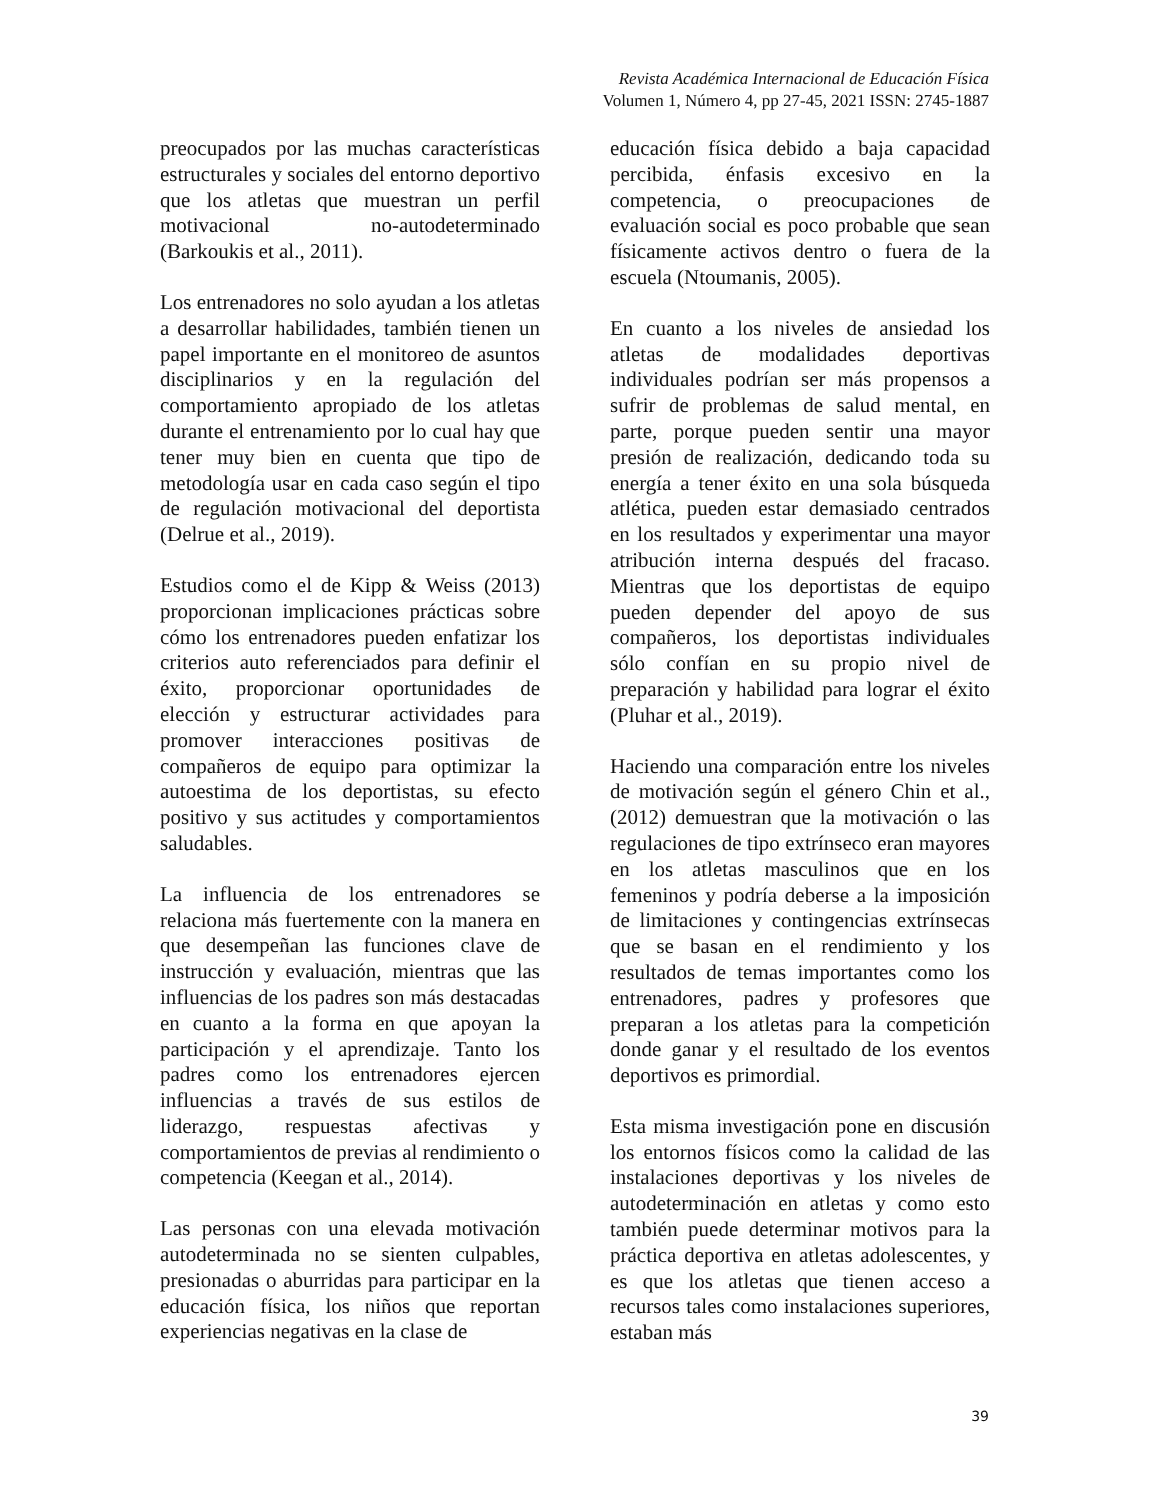Revista Académica Internacional de Educación Física
Volumen 1, Número 4, pp 27-45, 2021 ISSN: 2745-1887
preocupados por las muchas características estructurales y sociales del entorno deportivo que los atletas que muestran un perfil motivacional no-autodeterminado (Barkoukis et al., 2011).
Los entrenadores no solo ayudan a los atletas a desarrollar habilidades, también tienen un papel importante en el monitoreo de asuntos disciplinarios y en la regulación del comportamiento apropiado de los atletas durante el entrenamiento por lo cual hay que tener muy bien en cuenta que tipo de metodología usar en cada caso según el tipo de regulación motivacional del deportista (Delrue et al., 2019).
Estudios como el de Kipp & Weiss (2013) proporcionan implicaciones prácticas sobre cómo los entrenadores pueden enfatizar los criterios auto referenciados para definir el éxito, proporcionar oportunidades de elección y estructurar actividades para promover interacciones positivas de compañeros de equipo para optimizar la autoestima de los deportistas, su efecto positivo y sus actitudes y comportamientos saludables.
La influencia de los entrenadores se relaciona más fuertemente con la manera en que desempeñan las funciones clave de instrucción y evaluación, mientras que las influencias de los padres son más destacadas en cuanto a la forma en que apoyan la participación y el aprendizaje. Tanto los padres como los entrenadores ejercen influencias a través de sus estilos de liderazgo, respuestas afectivas y comportamientos de previas al rendimiento o competencia (Keegan et al., 2014).
Las personas con una elevada motivación autodeterminada no se sienten culpables, presionadas o aburridas para participar en la educación física, los niños que reportan experiencias negativas en la clase de
educación física debido a baja capacidad percibida, énfasis excesivo en la competencia, o preocupaciones de evaluación social es poco probable que sean físicamente activos dentro o fuera de la escuela (Ntoumanis, 2005).
En cuanto a los niveles de ansiedad los atletas de modalidades deportivas individuales podrían ser más propensos a sufrir de problemas de salud mental, en parte, porque pueden sentir una mayor presión de realización, dedicando toda su energía a tener éxito en una sola búsqueda atlética, pueden estar demasiado centrados en los resultados y experimentar una mayor atribución interna después del fracaso. Mientras que los deportistas de equipo pueden depender del apoyo de sus compañeros, los deportistas individuales sólo confían en su propio nivel de preparación y habilidad para lograr el éxito (Pluhar et al., 2019).
Haciendo una comparación entre los niveles de motivación según el género Chin et al., (2012) demuestran que la motivación o las regulaciones de tipo extrínseco eran mayores en los atletas masculinos que en los femeninos y podría deberse a la imposición de limitaciones y contingencias extrínsecas que se basan en el rendimiento y los resultados de temas importantes como los entrenadores, padres y profesores que preparan a los atletas para la competición donde ganar y el resultado de los eventos deportivos es primordial.
Esta misma investigación pone en discusión los entornos físicos como la calidad de las instalaciones deportivas y los niveles de autodeterminación en atletas y como esto también puede determinar motivos para la práctica deportiva en atletas adolescentes, y es que los atletas que tienen acceso a recursos tales como instalaciones superiores, estaban más
39